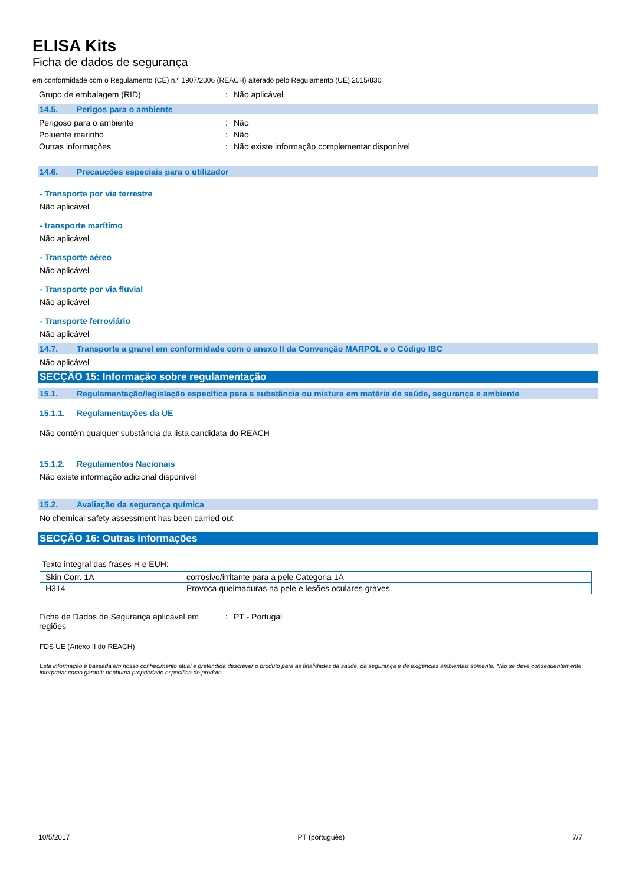ELISA Kits
Ficha de dados de segurança
em conformidade com o Regulamento (CE) n.º 1907/2006 (REACH) alterado pelo Regulamento (UE) 2015/830
Grupo de embalagem (RID) : Não aplicável
14.5. Perigos para o ambiente
Perigoso para o ambiente : Não
Poluente marinho : Não
Outras informações : Não existe informação complementar disponível
14.6. Precauções especiais para o utilizador
- Transporte por via terrestre
Não aplicável
- transporte marítimo
Não aplicável
- Transporte aéreo
Não aplicável
- Transporte por via fluvial
Não aplicável
- Transporte ferroviário
Não aplicável
14.7. Transporte a granel em conformidade com o anexo II da Convenção MARPOL e o Código IBC
Não aplicável
SECÇÃO 15: Informação sobre regulamentação
15.1. Regulamentação/legislação específica para a substância ou mistura em matéria de saúde, segurança e ambiente
15.1.1. Regulamentações da UE
Não contém qualquer substância da lista candidata do REACH
15.1.2. Regulamentos Nacionais
Não existe informação adicional disponível
15.2. Avaliação da segurança química
No chemical safety assessment has been carried out
SECÇÃO 16: Outras informações
Texto integral das frases H e EUH:
| Skin Corr. 1A | corrosivo/irritante para a pele Categoria 1A |
| H314 | Provoca queimaduras na pele e lesões oculares graves. |
Ficha de Dados de Segurança aplicável em regiões
: PT - Portugal
FDS UE (Anexo II do REACH)
Esta informação é baseada em nosso conhecimento atual e pretendida descrever o produto para as finalidades da saúde, da segurança e de exigências ambientais somente. Não se deve conseqüentemente interpretar como garantir nenhuma propriedade específica do produto
10/5/2017 PT (português) 7/7